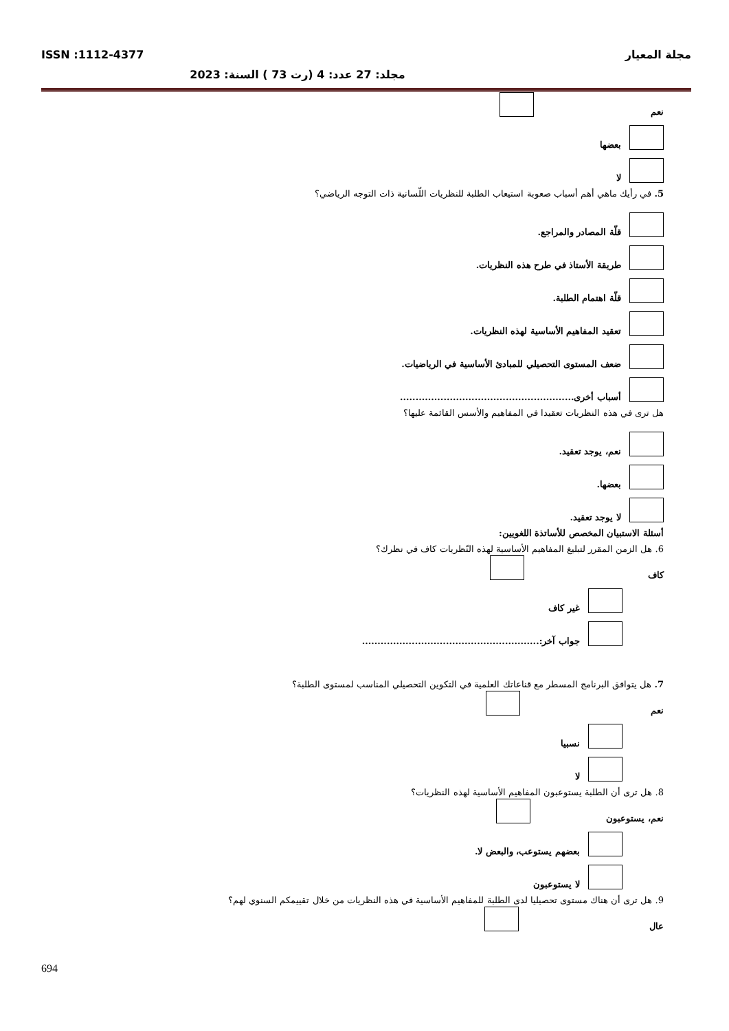مجلة المعيار ISSN :1112-4377
مجلد: 27 عدد: 4 (رت 73 ) السنة: 2023
نعم
بعضها
لا
5. في رأيك ماهي أهم أسباب صعوبة استيعاب الطلبة للنظريات اللّسانية ذات التوجه الرياضي؟
قلّة المصادر والمراجع.
طريقة الأستاذ في طرح هذه النظريات.
قلّة اهتمام الطلبة.
تعقيد المفاهيم الأساسية لهذه النظريات.
ضعف المستوى التحصيلي للمبادئ الأساسية في الرياضيات.
أسباب أخرى........................................................
هل ترى في هذه النظريات تعقيدا في المفاهيم والأسس القائمة عليها؟
نعم، يوجد تعقيد.
بعضها.
لا يوجد تعقيد.
أسئلة الاستبيان المخصص للأساتذة اللغويين:
6. هل الزمن المقرر لتبليغ المفاهيم الأساسية لهذه النّظريات كاف في نظرك؟
كاف
غير كاف
جواب آخر:.........................................................
7. هل يتوافق البرنامج المسطر مع قناعاتك العلمية في التكوين التحصيلي المناسب لمستوى الطلبة؟
نعم
نسبيا
لا
8. هل ترى أن الطلبة يستوعبون المفاهيم الأساسية لهذه النظريات؟
نعم، يستوعبون
بعضهم يستوعب، والبعض لا.
لا يستوعبون
9. هل ترى أن هناك مستوى تحصيليا لدى الطلبة للمفاهيم الأساسية في هذه النظريات من خلال تقييمكم السنوي لهم؟
عال
694